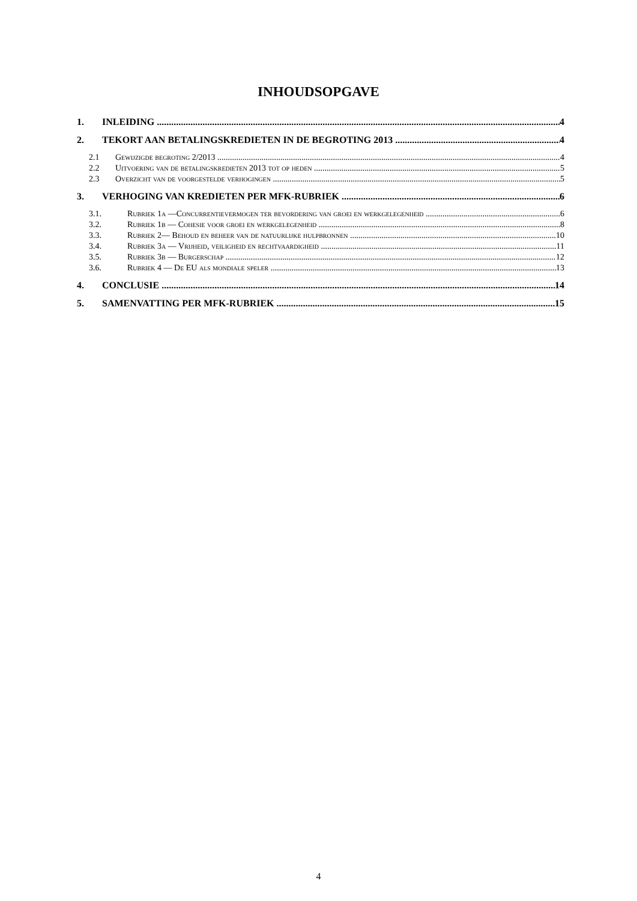INHOUDSOPGAVE
1. INLEIDING 4
2. TEKORT AAN BETALINGSKREDIETEN IN DE BEGROTING 2013 4
2.1 Gewijzigde begroting 2/2013 4
2.2 Uitvoering van de betalingskredieten 2013 tot op heden 5
2.3 Overzicht van de voorgestelde verhogingen 5
3. VERHOGING VAN KREDIETEN PER MFK-RUBRIEK 6
3.1. Rubriek 1a —Concurrentievermogen ter bevordering van groei en werkgelegenheid 6
3.2. Rubriek 1b — Cohesie voor groei en werkgelegenheid 8
3.3. Rubriek 2— Behoud en beheer van de natuurlijke hulpbronnen 10
3.4. Rubriek 3a — Vrijheid, veiligheid en rechtvaardigheid 11
3.5. Rubriek 3b — Burgerschap 12
3.6. Rubriek 4 — De EU als mondiale speler 13
4. CONCLUSIE 14
5. SAMENVATTING PER MFK-RUBRIEK 15
4